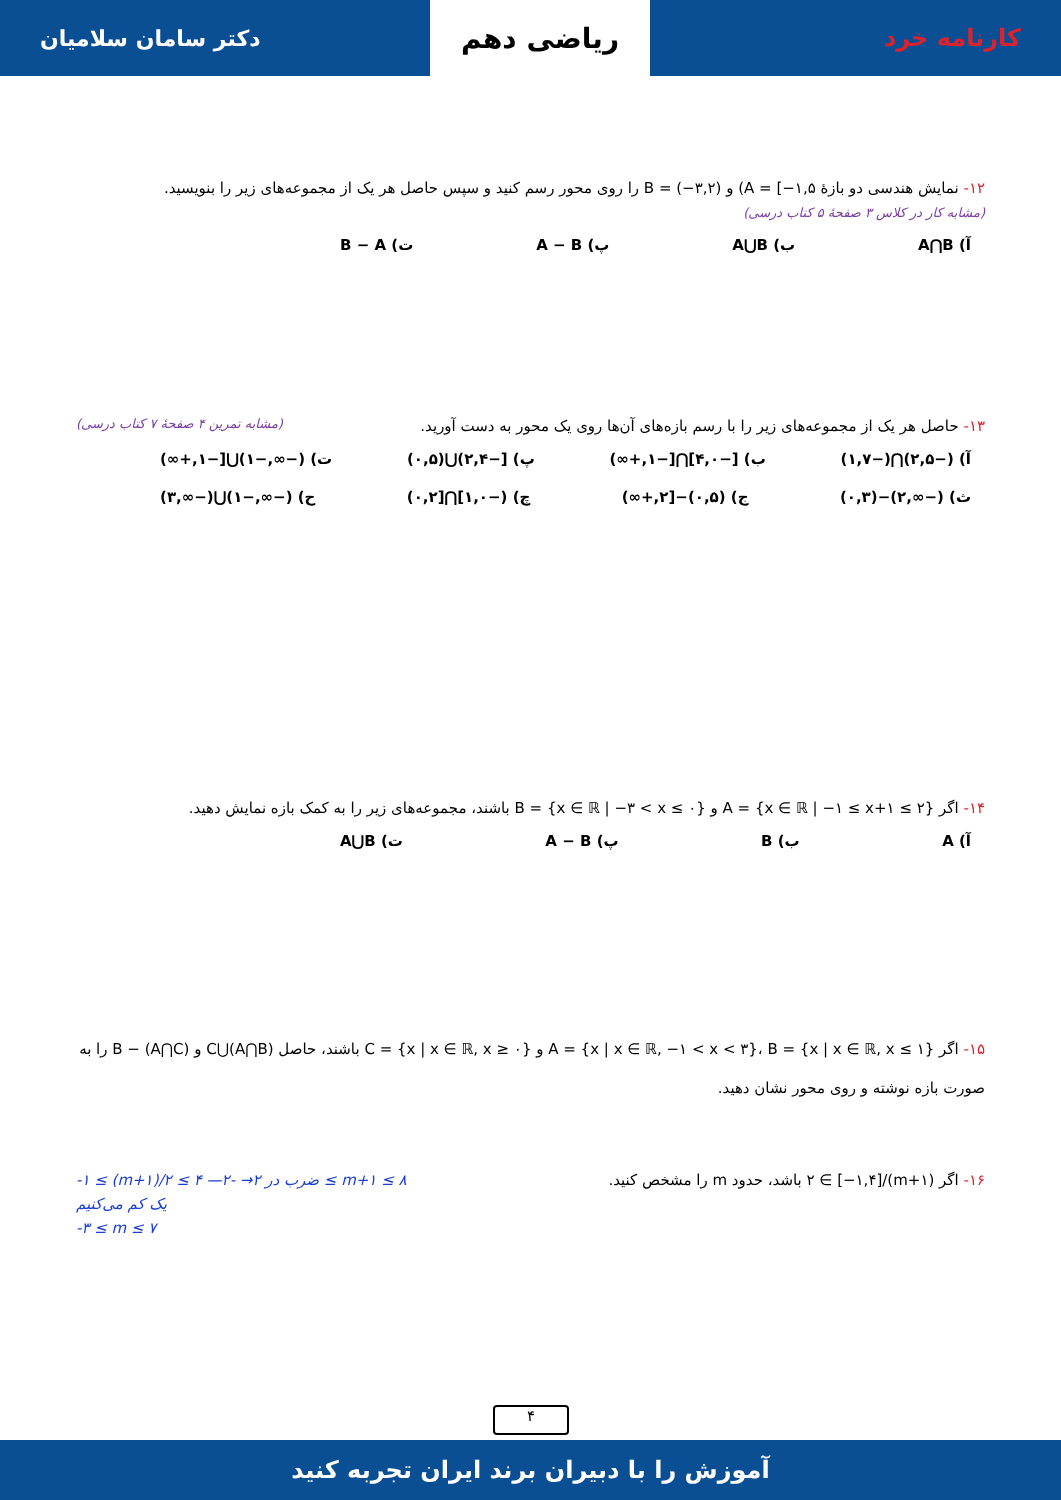کارنامه خرد
ریاضی دهم
دکتر سامان سلامیان
۱۲- نمایش هندسی دو بازهٔ A = [−۱,۵) و B = (−۳,۲) را روی محور رسم کنید و سپس حاصل هر یک از مجموعه‌های زیر را بنویسید.
(مشابه کار در کلاس ۳ صفحهٔ ۵ کتاب درسی)
آ) A⋂B ب) A⋃B پ) A − B ت) B − A
۱۳- حاصل هر یک از مجموعه‌های زیر را با رسم بازه‌های آن‌ها روی یک محور به دست آورید. (مشابه تمرین ۴ صفحهٔ ۷ کتاب درسی)
آ) (−۲,۵)⋂(−۱,۷) ب) [−۴,۰]⋂[−۱,+∞) پ) [−۲,۴)⋃(۰,۵) ت) (−∞,−۱)⋃[−۱,+∞)
ث) (−∞,۲)−(۰,۳) ج) (۰,۵)−[۲,+∞) چ) (−۱,۰]⋂[۰,۲) ح) (−∞,−۱)⋃(−∞,۳)
۱۴- اگر A = {x ∈ ℝ | −۱ ≤ x+۱ ≤ ۲} و B = {x ∈ ℝ | −۳ < x ≤ ۰} باشند، مجموعه‌های زیر را به کمک بازه نمایش دهید.
آ) A ب) B پ) A − B ت) A⋃B
۱۵- اگر A = {x | x ∈ ℝ, −۱ < x < ۳}، B = {x | x ∈ ℝ, x ≤ ۱} و C = {x | x ∈ ℝ, x ≥ ۰} باشند، حاصل (A⋂B)⋃C و B − (A⋂C) را به صورت بازه نوشته و روی محور نشان دهید.
۱۶- اگر (m+۱)/۲ ∈ [−۱,۴] باشد، حدود m را مشخص کنید. -۱ ≤ (m+۱)/۲ ≤ ۴ —ضرب در ۲→ -۲ ≤ m+۱ ≤ ۸
یک کم می‌کنیم
-۳ ≤ m ≤ ۷
۴
آموزش را با دبیران برند ایران تجربه کنید